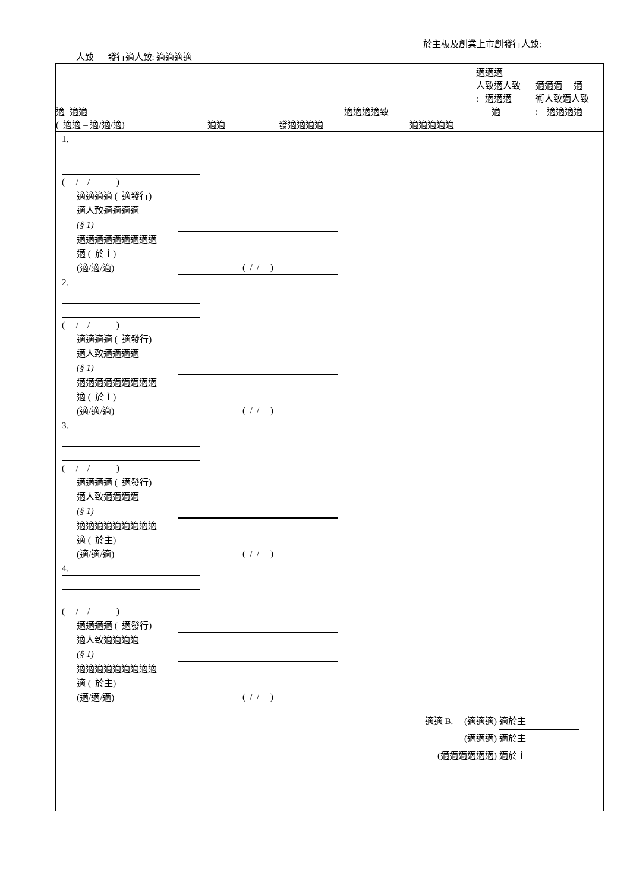於主板及創業上市創發行人致:
人致 發行適人致: 適適適適
適 適適
( 適適 – 適/適/適)
適適
發適適適適
適適適適致
適適適適適
適適適
人致適人致
: 適適適
適
適適適 適
術人致適人致
: 適適適適
1.
( / / )
適適適適 ( 適發行)
適人致適適適適
(§ 1)
適適適適適適適適適
適 ( 於主)
(適/適/適)
( / / )
2.
( / / )
適適適適 ( 適發行)
適人致適適適適
(§ 1)
適適適適適適適適適
適 ( 於主)
(適/適/適)
( / / )
3.
( / / )
適適適適 ( 適發行)
適人致適適適適
(§ 1)
適適適適適適適適適
適 ( 於主)
(適/適/適)
( / / )
4.
( / / )
適適適適 ( 適發行)
適人致適適適適
(§ 1)
適適適適適適適適適
適 ( 於主)
(適/適/適)
( / / )
適適 B. (適適適) 適於主
(適適適) 適於主
(適適適適適適) 適於主